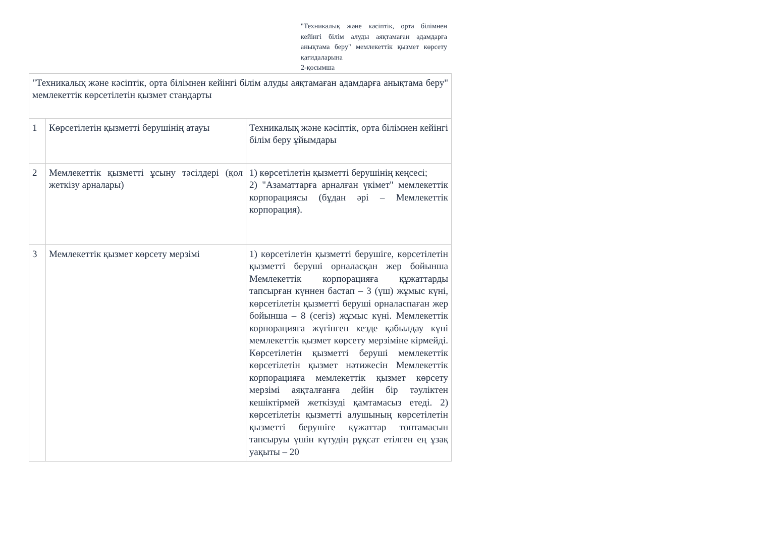"Техникалық және кәсіптік, орта білімнен кейінгі білім алуды аяқтамаған адамдарға анықтама беру" мемлекеттік қызмет көрсету қағидаларына
2-қосымша
| "Техникалық және кәсіптік, орта білімнен кейінгі білім алуды аяқтамаған адамдарға анықтама беру" мемлекеттік көрсетілетін қызмет стандарты | | |
| 1 | Көрсетілетін қызметті берушінің атауы | Техникалық және кәсіптік, орта білімнен кейінгі білім беру ұйымдары |
| 2 | Мемлекеттік қызметті ұсыну тәсілдері (қол жеткізу арналары) | 1) көрсетілетін қызметті берушінің кеңсесі; 2) "Азаматтарға арналған үкімет" мемлекеттік корпорациясы (бұдан әрі – Мемлекеттік корпорация). |
| 3 | Мемлекеттік қызмет көрсету мерзімі | 1) көрсетілетін қызметті берушіге, көрсетілетін қызметті беруші орналасқан жер бойынша Мемлекеттік корпорацияға құжаттарды тапсырған күннен бастап – 3 (үш) жұмыс күні, көрсетілетін қызметті беруші орналаспаған жер бойынша – 8 (сегіз) жұмыс күні. Мемлекеттік корпорацияға жүгінген кезде қабылдау күні мемлекеттік қызмет көрсету мерзіміне кірмейді. Көрсетілетін қызметті беруші мемлекеттік көрсетілетін қызмет нәтижесін Мемлекеттік корпорацияға мемлекеттік қызмет көрсету мерзімі аяқталғанға дейін бір тәуліктен кешіктірмей жеткізуді қамтамасыз етеді. 2) көрсетілетін қызметті алушының көрсетілетін қызметті берушіге құжаттар топтамасын тапсыруы үшін күтудің рұқсат етілген ең ұзақ уақыты – 20 |